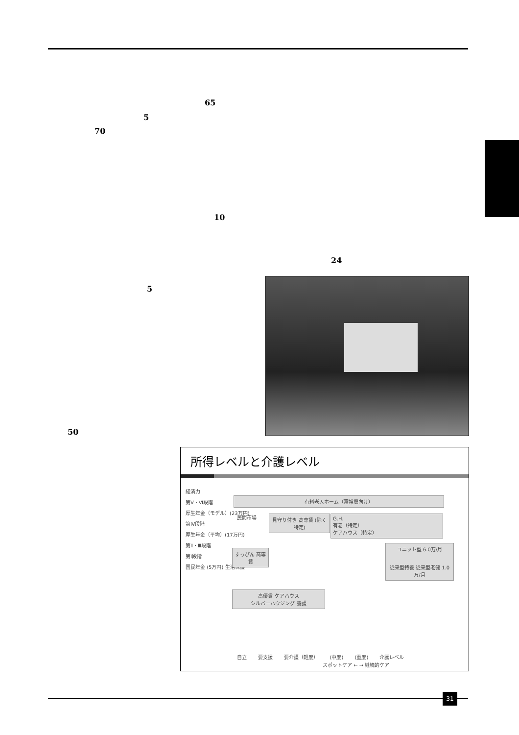65
5
70
10
24
5
50
所得レベルと介護レベル
経済力
第Ⅴ・Ⅵ段階
厚生年金（モデル）(23万円)
第Ⅳ段階
厚生年金（平均）(17万円)
第Ⅱ・Ⅲ段階
第Ⅰ段階
国民年金 (5万円) 生活保護
有料老人ホーム（富裕層向け）
民間市場
見守り付き 高専賃 (除く特定)
G.H.
有老（特定）
ケアハウス（特定）
すっぴん 高専賃
高優賃 ケアハウス
シルバーハウジング 養護
ユニット型 6.0万/月
従来型特養 従来型老健 1.0万/月
自立 要支援 要介護（軽度） (中度) (重度) 介護レベル
スポットケア ← → 継続的ケア
31